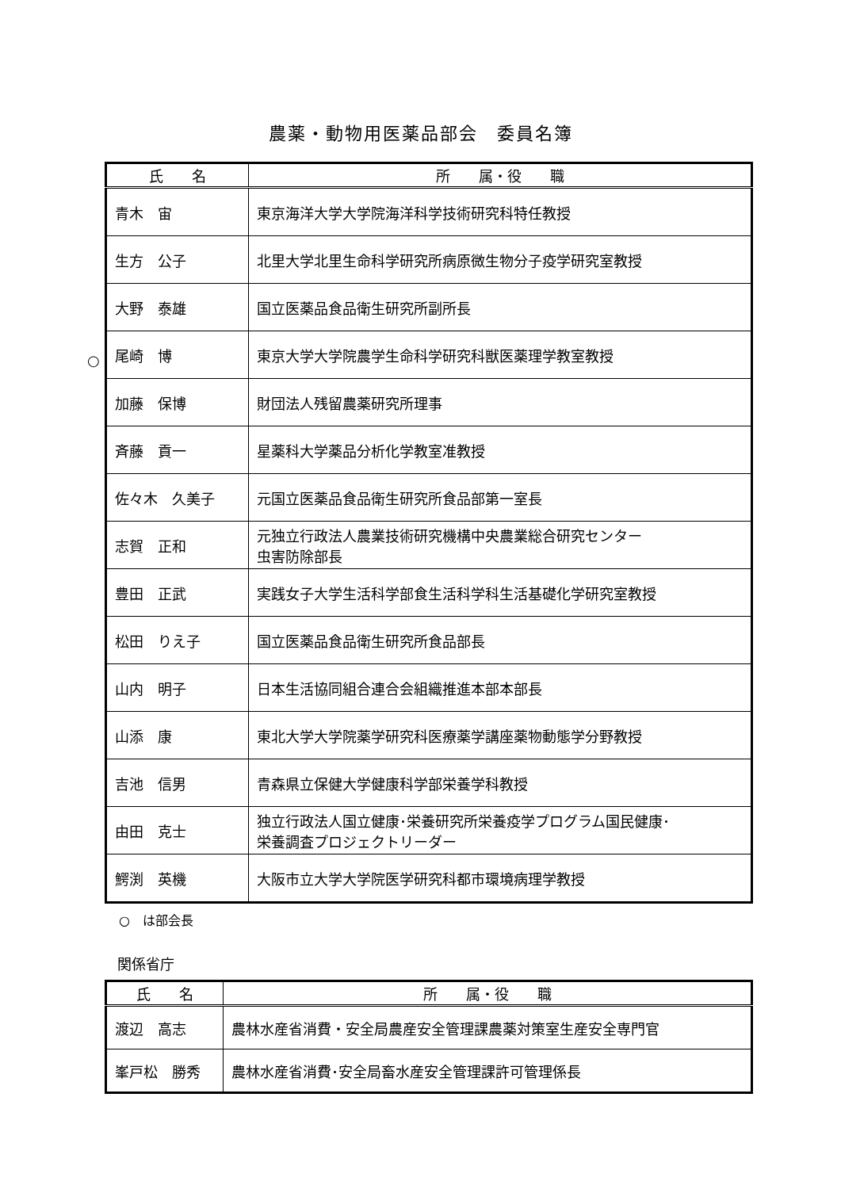農薬・動物用医薬品部会　委員名簿
| 氏 名 | 所 属・役 職 |
| --- | --- |
| 青木 宙 | 東京海洋大学大学院海洋科学技術研究科特任教授 |
| 生方 公子 | 北里大学北里生命科学研究所病原微生物分子疫学研究室教授 |
| 大野 泰雄 | 国立医薬品食品衛生研究所副所長 |
| 尾崎 博 | 東京大学大学院農学生命科学研究科獣医薬理学教室教授 |
| 加藤 保博 | 財団法人残留農薬研究所理事 |
| 斉藤 貢一 | 星薬科大学薬品分析化学教室准教授 |
| 佐々木 久美子 | 元国立医薬品食品衛生研究所食品部第一室長 |
| 志賀 正和 | 元独立行政法人農業技術研究機構中央農業総合研究センター 虫害防除部長 |
| 豊田 正武 | 実践女子大学生活科学部食生活科学科生活基礎化学研究室教授 |
| 松田 りえ子 | 国立医薬品食品衛生研究所食品部長 |
| 山内 明子 | 日本生活協同組合連合会組織推進本部本部長 |
| 山添 康 | 東北大学大学院薬学研究科医療薬学講座薬物動態学分野教授 |
| 吉池 信男 | 青森県立保健大学健康科学部栄養学科教授 |
| 由田 克士 | 独立行政法人国立健康･栄養研究所栄養疫学プログラム国民健康･ 栄養調査プロジェクトリーダー |
| 鰐渕 英機 | 大阪市立大学大学院医学研究科都市環境病理学教授 |
○
○　は部会長
関係省庁
| 氏 名 | 所 属・役 職 |
| --- | --- |
| 渡辺 高志 | 農林水産省消費・安全局農産安全管理課農薬対策室生産安全専門官 |
| 峯戸松 勝秀 | 農林水産省消費･安全局畜水産安全管理課許可管理係長 |